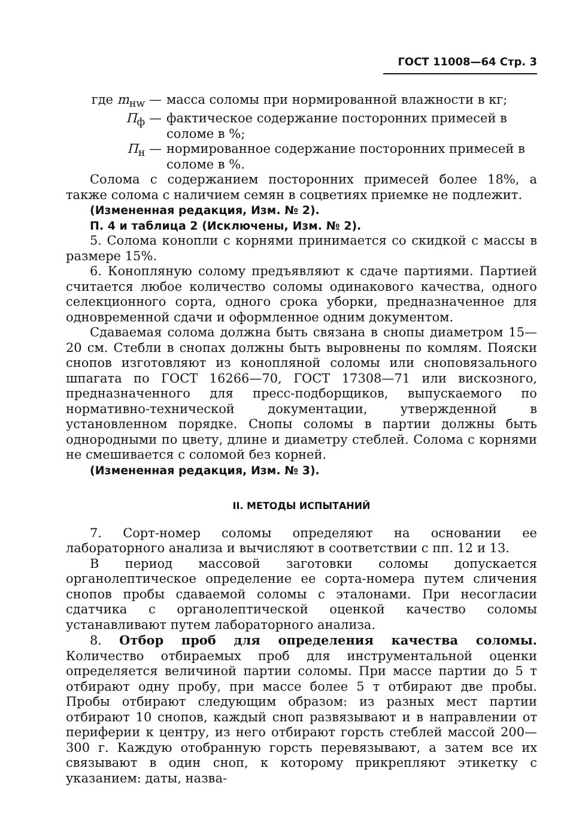ГОСТ 11008—64 Стр. 3
где m<sub>нw</sub> — масса соломы при нормированной влажности в кг;
П<sub>ф</sub> — фактическое содержание посторонних примесей в соломе в %;
П<sub>н</sub> — нормированное содержание посторонних примесей в соломе в %.
Солома с содержанием посторонних примесей более 18%, а также солома с наличием семян в соцветиях приемке не подлежит.
(Измененная редакция, Изм. № 2).
П. 4 и таблица 2 (Исключены, Изм. № 2).
5. Солома конопли с корнями принимается со скидкой с массы в размере 15%.
6. Конопляную солому предъявляют к сдаче партиями. Партией считается любое количество соломы одинакового качества, одного селекционного сорта, одного срока уборки, предназначенное для одновременной сдачи и оформленное одним документом.
Сдаваемая солома должна быть связана в снопы диаметром 15—20 см. Стебли в снопах должны быть выровнены по комлям. Пояски снопов изготовляют из конопляной соломы или сноповязального шпагата по ГОСТ 16266—70, ГОСТ 17308—71 или вискозного, предназначенного для пресс-подборщиков, выпускаемого по нормативно-технической документации, утвержденной в установленном порядке. Снопы соломы в партии должны быть однородными по цвету, длине и диаметру стеблей. Солома с корнями не смешивается с соломой без корней.
(Измененная редакция, Изм. № 3).
II. МЕТОДЫ ИСПЫТАНИЙ
7. Сорт-номер соломы определяют на основании ее лабораторного анализа и вычисляют в соответствии с пп. 12 и 13.
В период массовой заготовки соломы допускается органолептическое определение ее сорта-номера путем сличения снопов пробы сдаваемой соломы с эталонами. При несогласии сдатчика с органолептической оценкой качество соломы устанавливают путем лабораторного анализа.
8. Отбор проб для определения качества соломы. Количество отбираемых проб для инструментальной оценки определяется величиной партии соломы. При массе партии до 5 т отбирают одну пробу, при массе более 5 т отбирают две пробы. Пробы отбирают следующим образом: из разных мест партии отбирают 10 снопов, каждый сноп развязывают и в направлении от периферии к центру, из него отбирают горсть стеблей массой 200—300 г. Каждую отобранную горсть перевязывают, а затем все их связывают в один сноп, к которому прикрепляют этикетку с указанием: даты, назва-